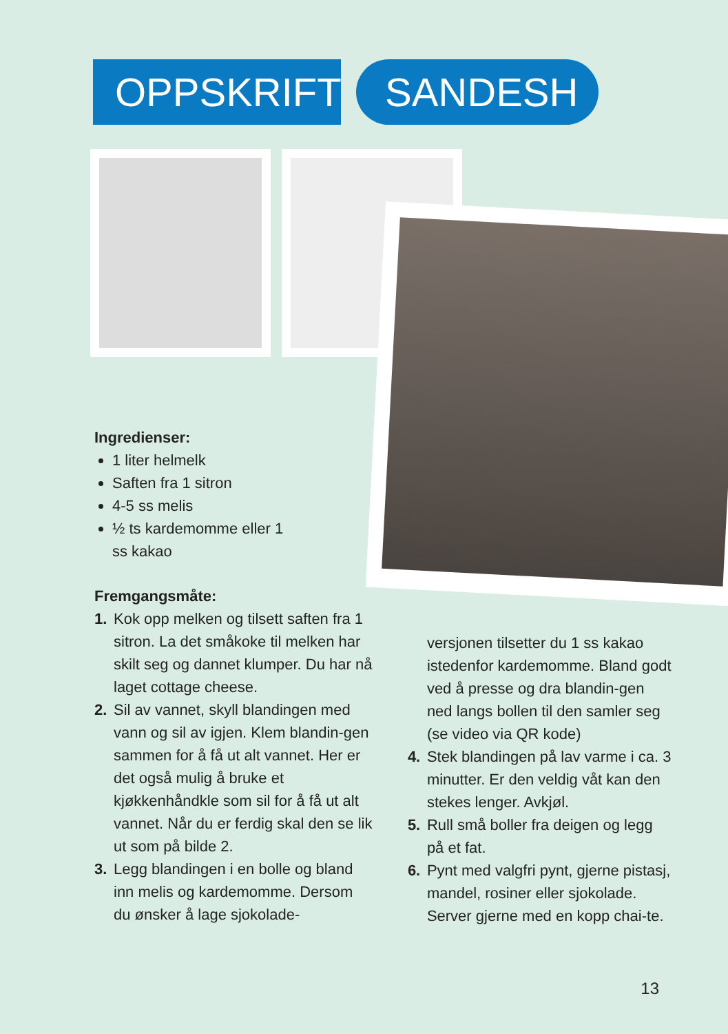OPPSKRIFT
SANDESH
Ingredienser:
1 liter helmelk
Saften fra 1 sitron
4-5 ss melis
½ ts kardemomme eller 1 ss kakao
Fremgangsmåte:
1. Kok opp melken og tilsett saften fra 1 sitron. La det småkoke til melken har skilt seg og dannet klumper. Du har nå laget cottage cheese.
2. Sil av vannet, skyll blandingen med vann og sil av igjen. Klem blandin-gen sammen for å få ut alt vannet. Her er det også mulig å bruke et kjøkkenhåndkle som sil for å få ut alt vannet. Når du er ferdig skal den se lik ut som på bilde 2.
3. Legg blandingen i en bolle og bland inn melis og kardemomme. Dersom du ønsker å lage sjokolade-
versjonen tilsetter du 1 ss kakao istedenfor kardemomme. Bland godt ved å presse og dra blandin-gen ned langs bollen til den samler seg (se video via QR kode)
4. Stek blandingen på lav varme i ca. 3 minutter. Er den veldig våt kan den stekes lenger. Avkjøl.
5. Rull små boller fra deigen og legg på et fat.
6. Pynt med valgfri pynt, gjerne pistasj, mandel, rosiner eller sjokolade. Server gjerne med en kopp chai-te.
13